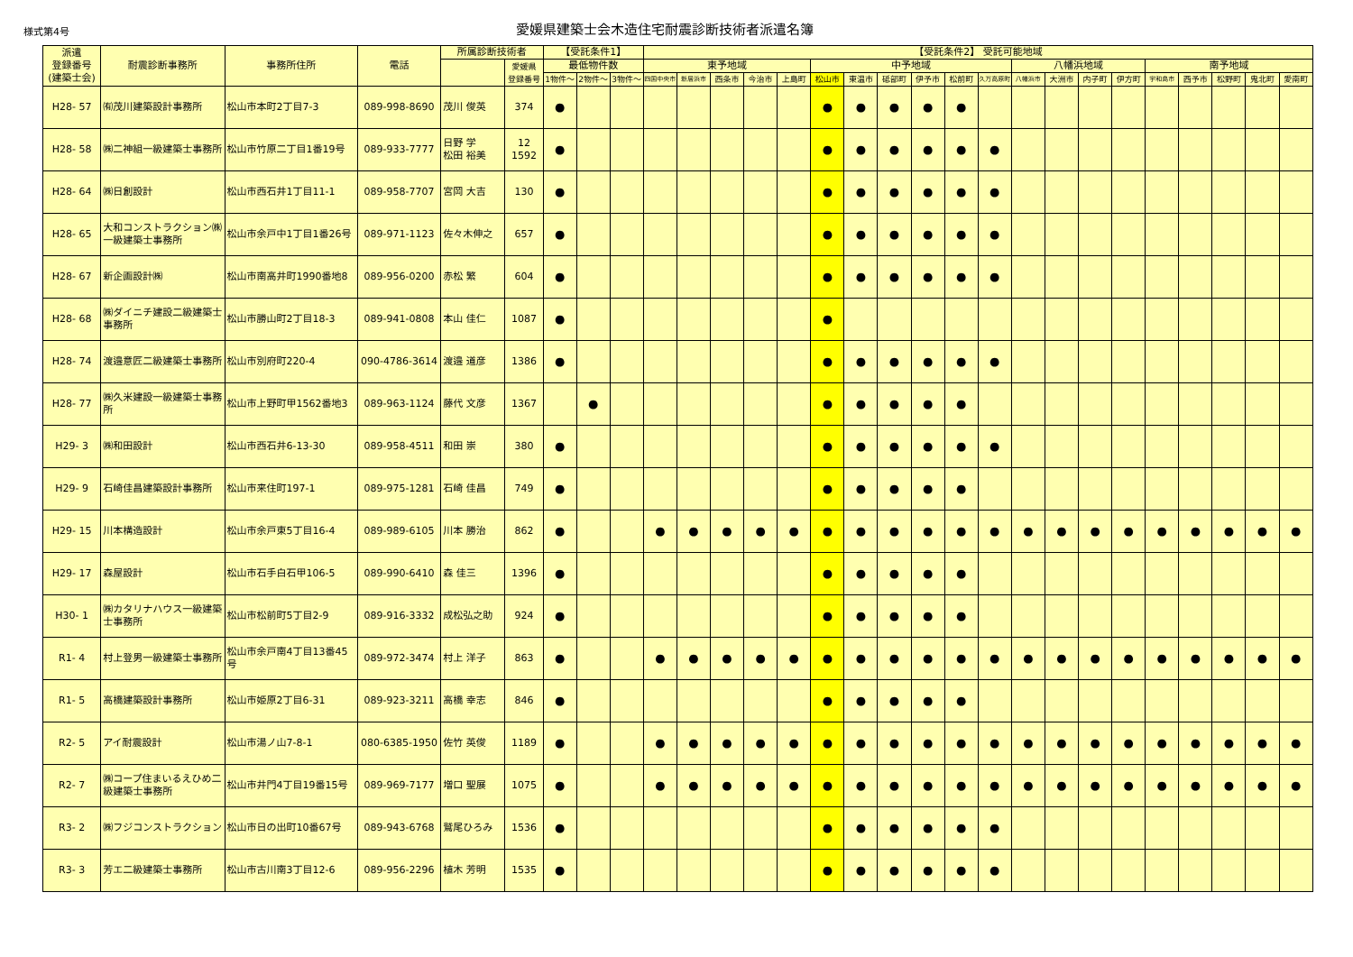様式第4号
愛媛県建築士会木造住宅耐震診断技術者派遣名簿
| 派遣 登録番号 (建築士会) | 耐震診断事務所 | 事務所住所 | 電話 | 所属診断技術者 | | 【受託条件1】 | | | 【受託条件2】 受託可能地域 | | | | | | | | | | | | | | | | | | | |
| --- | --- | --- | --- | --- | --- | --- | --- | --- | --- | --- | --- | --- | --- | --- | --- | --- | --- | --- | --- | --- | --- | --- | --- | --- | --- | --- | --- | --- |
| | | | | | 愛媛県 登録番号 | 最低物件数 | | | 東予地域 | | | | | 中予地域 | | | | | | 八幡浜地域 | | | | 南予地域 | | | | |
| | | | | | | 1物件～ | 2物件～ | 3物件～ | 四国中央市 | 新居浜市 | 西条市 | 今治市 | 上島町 | 松山市 | 東温市 | 砥部町 | 伊予市 | 松前町 | 久万高原町 | 八幡浜市 | 大洲市 | 内子町 | 伊方町 | 宇和島市 | 西予市 | 松野町 | 鬼北町 | 愛南町 |
| H28- 57 | ㈲茂川建築設計事務所 | 松山市本町2丁目7-3 | 089-998-8690 | 茂川 俊英 | 374 | ● | | | | | | | | ● | ● | ● | ● | ● | | | | | | | | | | |
| H28- 58 | ㈱二神組一級建築士事務所 | 松山市竹原二丁目1番19号 | 089-933-7777 | 日野 学 松田 裕美 | 12 1592 | ● | | | | | | | | ● | ● | ● | ● | ● | ● | | | | | | | | | |
| H28- 64 | ㈱日創設計 | 松山市西石井1丁目11-1 | 089-958-7707 | 宮岡 大吉 | 130 | ● | | | | | | | | ● | ● | ● | ● | ● | ● | | | | | | | | | |
| H28- 65 | 大和コンストラクション㈱一級建築士事務所 | 松山市余戸中1丁目1番26号 | 089-971-1123 | 佐々木伸之 | 657 | ● | | | | | | | | ● | ● | ● | ● | ● | ● | | | | | | | | | |
| H28- 67 | 新企画設計㈱ | 松山市南高井町1990番地8 | 089-956-0200 | 赤松 繁 | 604 | ● | | | | | | | | ● | ● | ● | ● | ● | ● | | | | | | | | | |
| H28- 68 | ㈱ダイニチ建設二級建築士事務所 | 松山市勝山町2丁目18-3 | 089-941-0808 | 本山 佳仁 | 1087 | ● | | | | | | | | ● | | | | | | | | | | | | | | |
| H28- 74 | 渡邉意匠二級建築士事務所 | 松山市別府町220-4 | 090-4786-3614 | 渡邉 道彦 | 1386 | ● | | | | | | | | ● | ● | ● | ● | ● | ● | | | | | | | | | |
| H28- 77 | ㈱久米建設一級建築士事務所 | 松山市上野町甲1562番地3 | 089-963-1124 | 藤代 文彦 | 1367 | | ● | | | | | | | ● | ● | ● | ● | ● | | | | | | | | | | |
| H29- 3 | ㈱和田設計 | 松山市西石井6-13-30 | 089-958-4511 | 和田 崇 | 380 | ● | | | | | | | | ● | ● | ● | ● | ● | ● | | | | | | | | | |
| H29- 9 | 石崎佳昌建築設計事務所 | 松山市来住町197-1 | 089-975-1281 | 石崎 佳昌 | 749 | ● | | | | | | | | ● | ● | ● | ● | ● | | | | | | | | | | |
| H29- 15 | 川本構造設計 | 松山市余戸東5丁目16-4 | 089-989-6105 | 川本 勝治 | 862 | ● | | | ● | ● | ● | ● | ● | ● | ● | ● | ● | ● | ● | ● | ● | ● | ● | ● | ● | ● | ● | ● |
| H29- 17 | 森屋設計 | 松山市石手白石甲106-5 | 089-990-6410 | 森 佳三 | 1396 | ● | | | | | | | | ● | ● | ● | ● | ● | | | | | | | | | | |
| H30- 1 | ㈱カタリナハウス一級建築士事務所 | 松山市松前町5丁目2-9 | 089-916-3332 | 成松弘之助 | 924 | ● | | | | | | | | ● | ● | ● | ● | ● | | | | | | | | | | |
| R1- 4 | 村上登男一級建築士事務所 | 松山市余戸南4丁目13番45号 | 089-972-3474 | 村上 洋子 | 863 | ● | | | ● | ● | ● | ● | ● | ● | ● | ● | ● | ● | ● | ● | ● | ● | ● | ● | ● | ● | ● | ● |
| R1- 5 | 高橋建築設計事務所 | 松山市姫原2丁目6-31 | 089-923-3211 | 高橋 幸志 | 846 | ● | | | | | | | | ● | ● | ● | ● | ● | | | | | | | | | | |
| R2- 5 | アイ耐震設計 | 松山市湯ノ山7-8-1 | 080-6385-1950 | 佐竹 英俊 | 1189 | ● | | | ● | ● | ● | ● | ● | ● | ● | ● | ● | ● | ● | ● | ● | ● | ● | ● | ● | ● | ● | ● |
| R2- 7 | ㈱コープ住まいるえひめ二級建築士事務所 | 松山市井門4丁目19番15号 | 089-969-7177 | 増口 聖展 | 1075 | ● | | | ● | ● | ● | ● | ● | ● | ● | ● | ● | ● | ● | ● | ● | ● | ● | ● | ● | ● | ● | ● |
| R3- 2 | ㈱フジコンストラクション | 松山市日の出町10番67号 | 089-943-6768 | 鷲尾ひろみ | 1536 | ● | | | | | | | | ● | ● | ● | ● | ● | ● | | | | | | | | | |
| R3- 3 | 芳エ二級建築士事務所 | 松山市古川南3丁目12-6 | 089-956-2296 | 植木 芳明 | 1535 | ● | | | | | | | | ● | ● | ● | ● | ● | ● | | | | | | | | | |